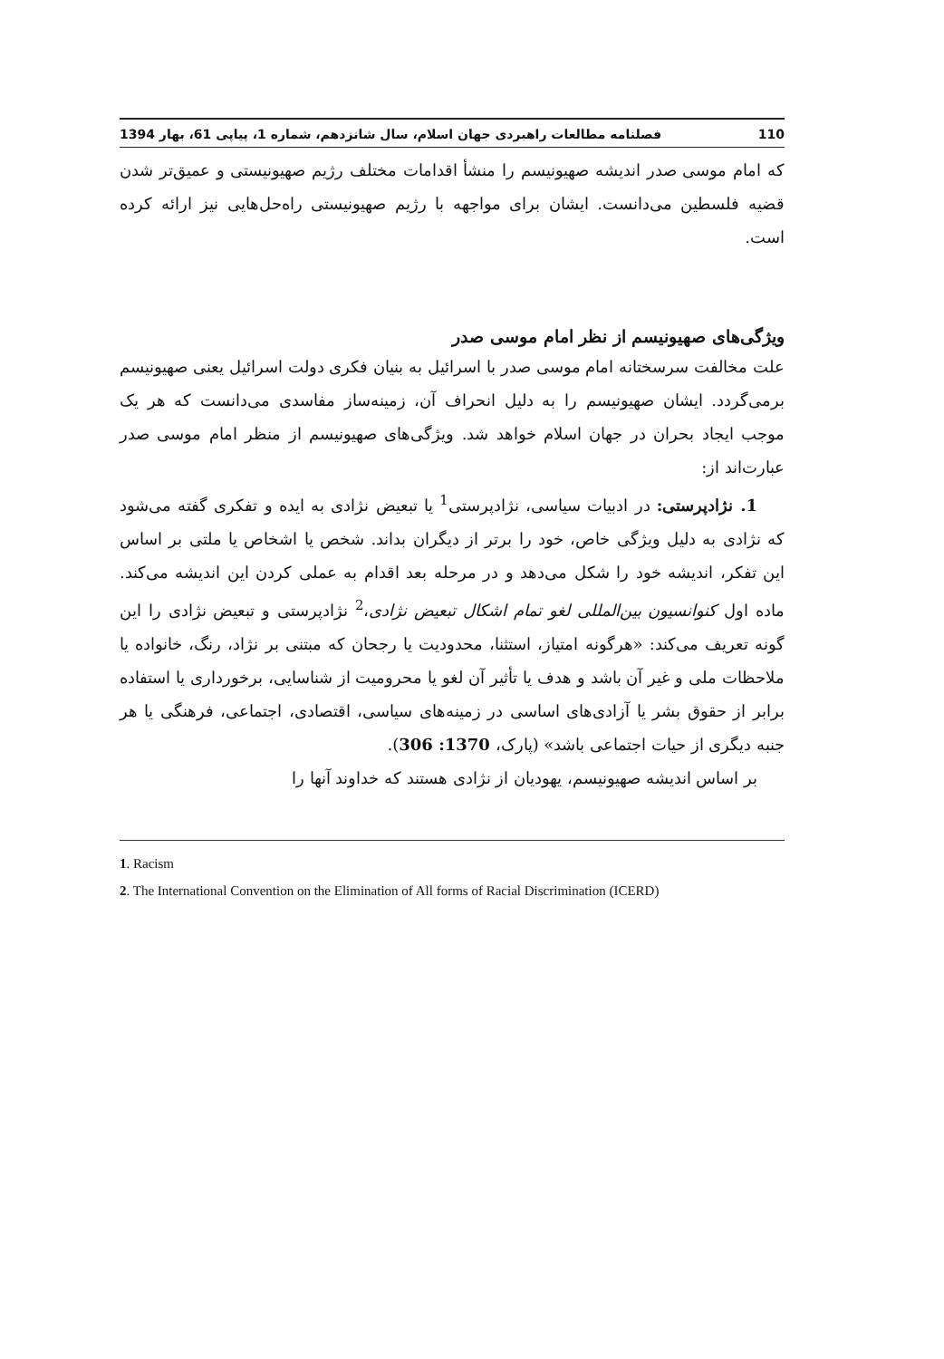110 فصلنامه مطالعات راهبردی جهان اسلام، سال شانزدهم، شماره 1، پیاپی 61، بهار 1394
که امام موسی صدر اندیشه صهیونیسم را منشأ اقدامات مختلف رژیم صهیونیستی و عمیق‌تر شدن قضیه فلسطین می‌دانست. ایشان برای مواجهه با رژیم صهیونیستی راه‌حل‌هایی نیز ارائه کرده است.
ویژگی‌های صهیونیسم از نظر امام موسی صدر
علت مخالفت سرسختانه امام موسی صدر با اسرائیل به بنیان فکری دولت اسرائیل یعنی صهیونیسم برمی‌گردد. ایشان صهیونیسم را به دلیل انحراف آن، زمینه‌ساز مفاسدی می‌دانست که هر یک موجب ایجاد بحران در جهان اسلام خواهد شد. ویژگی‌های صهیونیسم از منظر امام موسی صدر عبارت‌اند از:
1. نژادپرستی: در ادبیات سیاسی، نژادپرستی<sup>1</sup> یا تبعیض نژادی به ایده و تفکری گفته می‌شود که نژادی به دلیل ویژگی خاص، خود را برتر از دیگران بداند. شخص یا اشخاص یا ملتی بر اساس این تفکر، اندیشه خود را شکل می‌دهد و در مرحله بعد اقدام به عملی کردن این اندیشه می‌کند. ماده اول کنوانسیون بین‌المللی لغو تمام اشکال تبعیض نژادی،<sup>2</sup> نژادپرستی و تبعیض نژادی را این گونه تعریف می‌کند: «هرگونه امتیاز، استثنا، محدودیت یا رجحان که مبتنی بر نژاد، رنگ، خانواده یا ملاحظات ملی و غیر آن باشد و هدف یا تأثیر آن لغو یا محرومیت از شناسایی، برخورداری یا استفاده برابر از حقوق بشر یا آزادی‌های اساسی در زمینه‌های سیاسی، اقتصادی، اجتماعی، فرهنگی یا هر جنبه دیگری از حیات اجتماعی باشد» (پارک، 1370: 306).
بر اساس اندیشه صهیونیسم، یهودیان از نژادی هستند که خداوند آنها را
1. Racism
2. The International Convention on the Elimination of All forms of Racial Discrimination (ICERD)